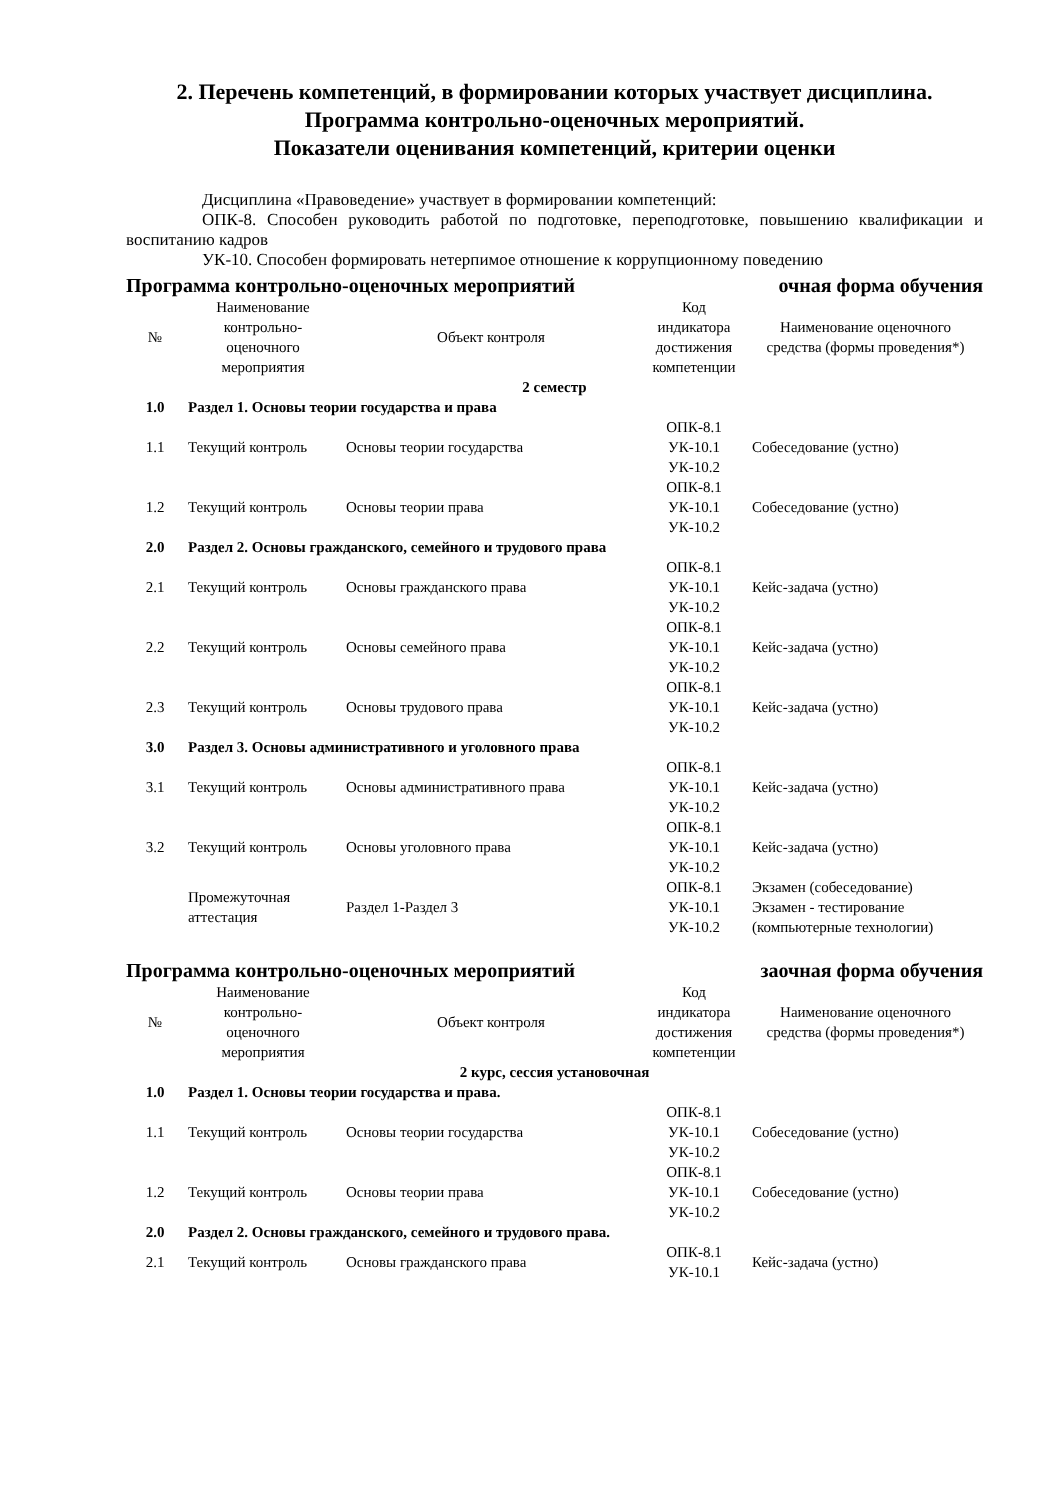2. Перечень компетенций, в формировании которых участвует дисциплина.
Программа контрольно-оценочных мероприятий.
Показатели оценивания компетенций, критерии оценки
Дисциплина «Правоведение» участвует в формировании компетенций:
ОПК-8. Способен руководить работой по подготовке, переподготовке, повышению квалификации и воспитанию кадров
УК-10. Способен формировать нетерпимое отношение к коррупционному поведению
Программа контрольно-оценочных мероприятий очная форма обучения
| № | Наименование контрольно-оценочного мероприятия | Объект контроля | Код индикатора достижения компетенции | Наименование оценочного средства (формы проведения*) |
| --- | --- | --- | --- | --- |
| 2 семестр | | | | |
| 1.0 | Раздел 1. Основы теории государства и права | | | |
| 1.1 | Текущий контроль | Основы теории государства | ОПК-8.1 УК-10.1 УК-10.2 | Собеседование (устно) |
| 1.2 | Текущий контроль | Основы теории права | ОПК-8.1 УК-10.1 УК-10.2 | Собеседование (устно) |
| 2.0 | Раздел 2. Основы гражданского, семейного и трудового права | | | |
| 2.1 | Текущий контроль | Основы гражданского права | ОПК-8.1 УК-10.1 УК-10.2 | Кейс-задача (устно) |
| 2.2 | Текущий контроль | Основы семейного права | ОПК-8.1 УК-10.1 УК-10.2 | Кейс-задача (устно) |
| 2.3 | Текущий контроль | Основы трудового права | ОПК-8.1 УК-10.1 УК-10.2 | Кейс-задача (устно) |
| 3.0 | Раздел 3. Основы административного и уголовного права | | | |
| 3.1 | Текущий контроль | Основы административного права | ОПК-8.1 УК-10.1 УК-10.2 | Кейс-задача (устно) |
| 3.2 | Текущий контроль | Основы уголовного права | ОПК-8.1 УК-10.1 УК-10.2 | Кейс-задача (устно) |
| | Промежуточная аттестация | Раздел 1-Раздел 3 | ОПК-8.1 УК-10.1 УК-10.2 | Экзамен (собеседование) Экзамен - тестирование (компьютерные технологии) |
Программа контрольно-оценочных мероприятий заочная форма обучения
| № | Наименование контрольно-оценочного мероприятия | Объект контроля | Код индикатора достижения компетенции | Наименование оценочного средства (формы проведения*) |
| --- | --- | --- | --- | --- |
| 2 курс, сессия установочная | | | | |
| 1.0 | Раздел 1. Основы теории государства и права. | | | |
| 1.1 | Текущий контроль | Основы теории государства | ОПК-8.1 УК-10.1 УК-10.2 | Собеседование (устно) |
| 1.2 | Текущий контроль | Основы теории права | ОПК-8.1 УК-10.1 УК-10.2 | Собеседование (устно) |
| 2.0 | Раздел 2. Основы гражданского, семейного и трудового права. | | | |
| 2.1 | Текущий контроль | Основы гражданского права | ОПК-8.1 УК-10.1 | Кейс-задача (устно) |